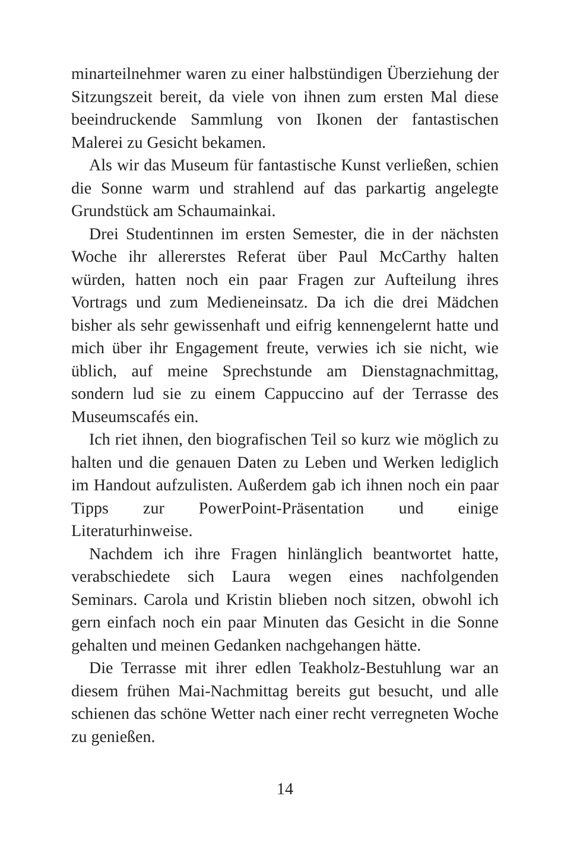minarteilnehmer waren zu einer halbstündigen Überziehung der Sitzungszeit bereit, da viele von ihnen zum ersten Mal diese beeindruckende Sammlung von Ikonen der fantastischen Malerei zu Gesicht bekamen.
Als wir das Museum für fantastische Kunst verließen, schien die Sonne warm und strahlend auf das parkartig angelegte Grundstück am Schaumainkai.
Drei Studentinnen im ersten Semester, die in der nächsten Woche ihr allererstes Referat über Paul McCarthy halten würden, hatten noch ein paar Fragen zur Aufteilung ihres Vortrags und zum Medieneinsatz. Da ich die drei Mädchen bisher als sehr gewissenhaft und eifrig kennengelernt hatte und mich über ihr Engagement freute, verwies ich sie nicht, wie üblich, auf meine Sprechstunde am Dienstagnachmittag, sondern lud sie zu einem Cappuccino auf der Terrasse des Museumscafés ein.
Ich riet ihnen, den biografischen Teil so kurz wie möglich zu halten und die genauen Daten zu Leben und Werken lediglich im Handout aufzulisten. Außerdem gab ich ihnen noch ein paar Tipps zur PowerPoint-Präsentation und einige Literaturhinweise.
Nachdem ich ihre Fragen hinlänglich beantwortet hatte, verabschiedete sich Laura wegen eines nachfolgenden Seminars. Carola und Kristin blieben noch sitzen, obwohl ich gern einfach noch ein paar Minuten das Gesicht in die Sonne gehalten und meinen Gedanken nachgehangen hätte.
Die Terrasse mit ihrer edlen Teakholz-Bestuhlung war an diesem frühen Mai-Nachmittag bereits gut besucht, und alle schienen das schöne Wetter nach einer recht verregneten Woche zu genießen.
14